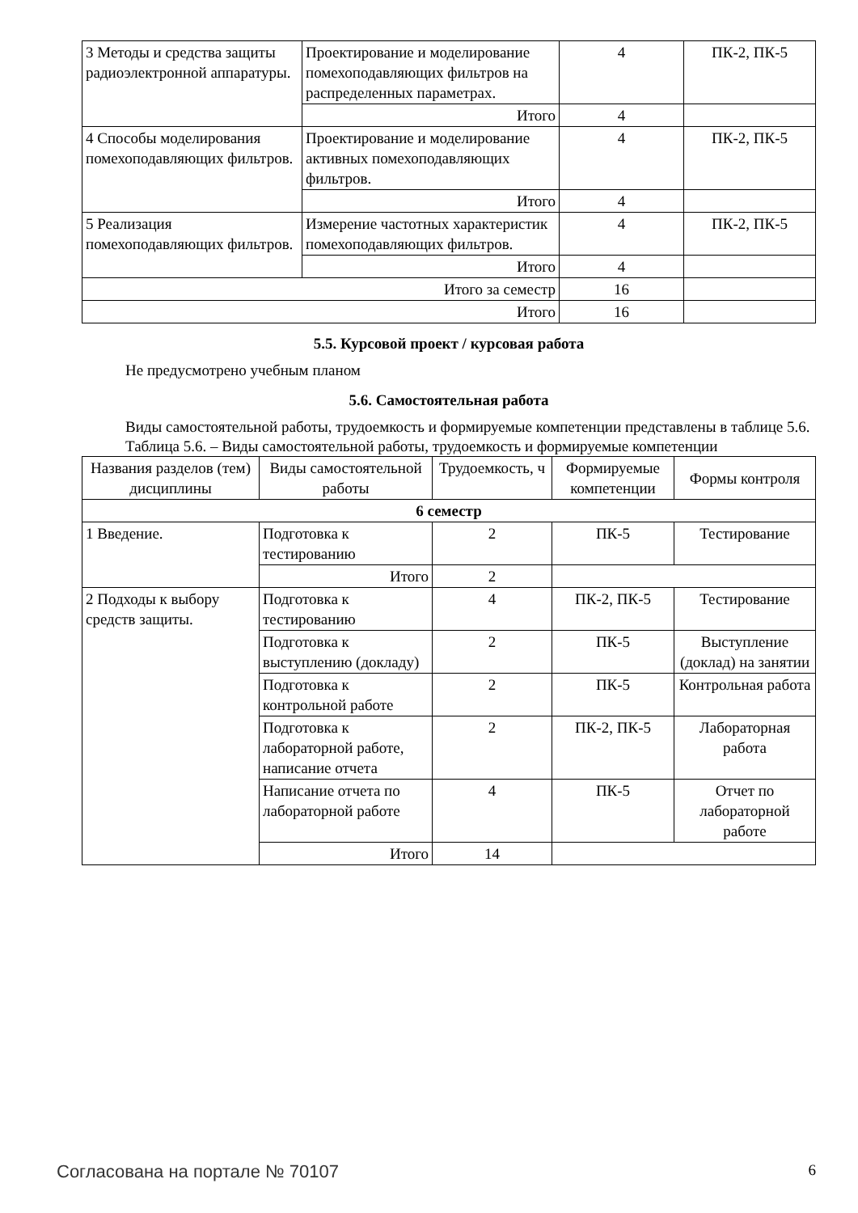| 3 Методы и средства защиты радиоэлектронной аппаратуры. | Проектирование и моделирование помехоподавляющих фильтров на распределенных параметрах. | 4 | ПК-2, ПК-5 |
| | Итого | 4 | |
| 4 Способы моделирования помехоподавляющих фильтров. | Проектирование и моделирование активных помехоподавляющих фильтров. | 4 | ПК-2, ПК-5 |
| | Итого | 4 | |
| 5 Реализация помехоподавляющих фильтров. | Измерение частотных характеристик помехоподавляющих фильтров. | 4 | ПК-2, ПК-5 |
| | Итого | 4 | |
| Итого за семестр | | 16 | |
| Итого | | 16 | |
5.5. Курсовой проект / курсовая работа
Не предусмотрено учебным планом
5.6. Самостоятельная работа
Виды самостоятельной работы, трудоемкость и формируемые компетенции представлены в таблице 5.6.
Таблица 5.6. – Виды самостоятельной работы, трудоемкость и формируемые компетенции
| Названия разделов (тем) дисциплины | Виды самостоятельной работы | Трудоемкость, ч | Формируемые компетенции | Формы контроля |
| --- | --- | --- | --- | --- |
| 6 семестр | | | | |
| 1 Введение. | Подготовка к тестированию | 2 | ПК-5 | Тестирование |
| | Итого | 2 | | |
| 2 Подходы к выбору средств защиты. | Подготовка к тестированию | 4 | ПК-2, ПК-5 | Тестирование |
| | Подготовка к выступлению (докладу) | 2 | ПК-5 | Выступление (доклад) на занятии |
| | Подготовка к контрольной работе | 2 | ПК-5 | Контрольная работа |
| | Подготовка к лабораторной работе, написание отчета | 2 | ПК-2, ПК-5 | Лабораторная работа |
| | Написание отчета по лабораторной работе | 4 | ПК-5 | Отчет по лабораторной работе |
| | Итого | 14 | | |
Согласована на портале № 70107 6